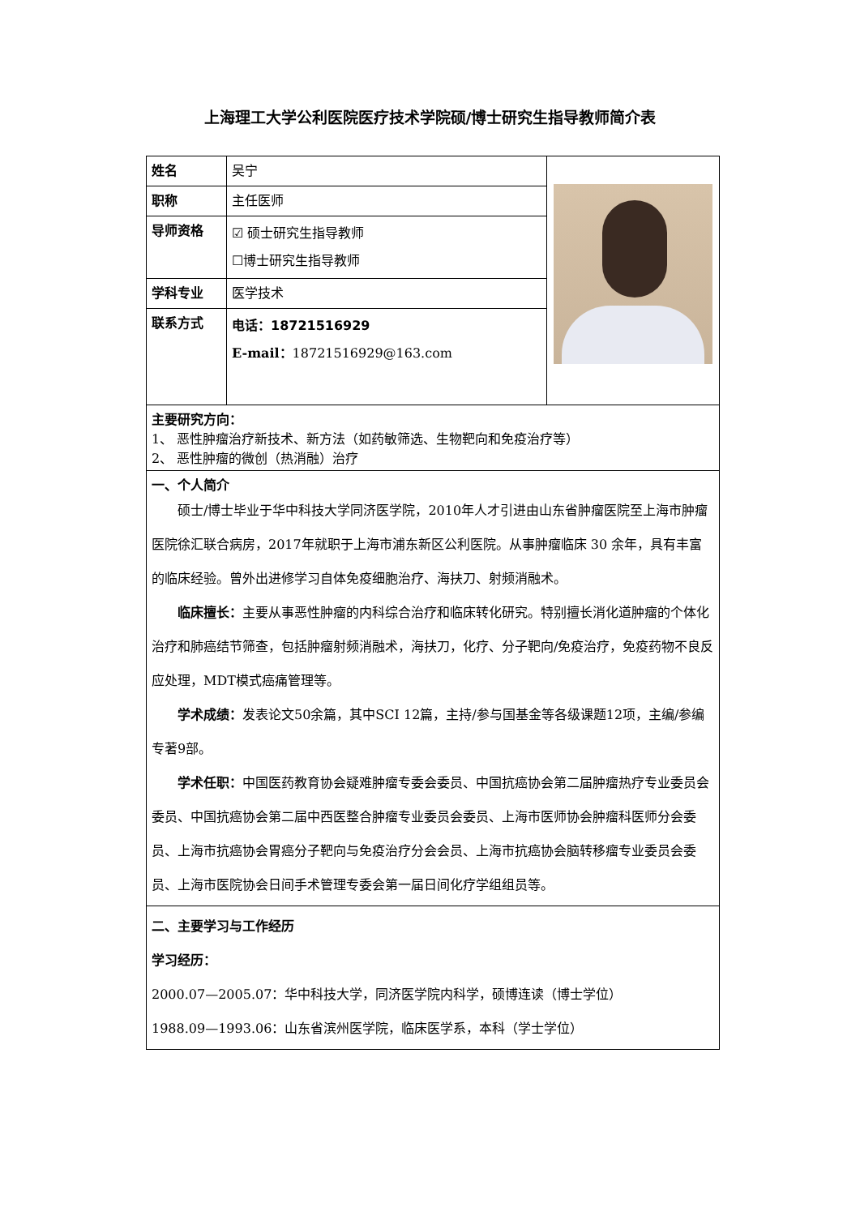上海理工大学公利医院医疗技术学院硕/博士研究生指导教师简介表
| 姓名 | 吴宁 | |
| 职称 | 主任医师 | |
| 导师资格 | ☑ 硕士研究生指导教师 ☐博士研究生指导教师 | |
| 学科专业 | 医学技术 | |
| 联系方式 | 电话：18721516929 E-mail： 18721516929@163.com | |
| 主要研究方向： 1、 恶性肿瘤治疗新技术、新方法（如药敏筛选、生物靶向和免疫治疗等） 2、 恶性肿瘤的微创（热消融）治疗 | | |
| 一、个人简介 硕士/博士毕业于华中科技大学同济医学院，2010年人才引进由山东省肿瘤医院至上海市肿瘤医院徐汇联合病房，2017年就职于上海市浦东新区公利医院。从事肿瘤临床 30 余年，具有丰富的临床经验。曾外出进修学习自体免疫细胞治疗、海扶刀、射频消融术。 临床擅长： 主要从事恶性肿瘤的内科综合治疗和临床转化研究。特别擅长消化道肿瘤的个体化治疗和肺癌结节筛查，包括肿瘤射频消融术，海扶刀，化疗、分子靶向/免疫治疗，免疫药物不良反应处理，MDT模式癌痛管理等。 学术成绩： 发表论文50余篇，其中SCI 12篇，主持/参与国基金等各级课题12项，主编/参编专著9部。 学术任职： 中国医药教育协会疑难肿瘤专委会委员、中国抗癌协会第二届肿瘤热疗专业委员会委员、中国抗癌协会第二届中西医整合肿瘤专业委员会委员、上海市医师协会肿瘤科医师分会委员、上海市抗癌协会胃癌分子靶向与免疫治疗分会会员、上海市抗癌协会脑转移瘤专业委员会委员、上海市医院协会日间手术管理专委会第一届日间化疗学组组员等。 | | |
| 二、主要学习与工作经历 学习经历： 2000.07—2005.07：华中科技大学，同济医学院内科学，硕博连读（博士学位） 1988.09—1993.06：山东省滨州医学院，临床医学系，本科（学士学位） | | |